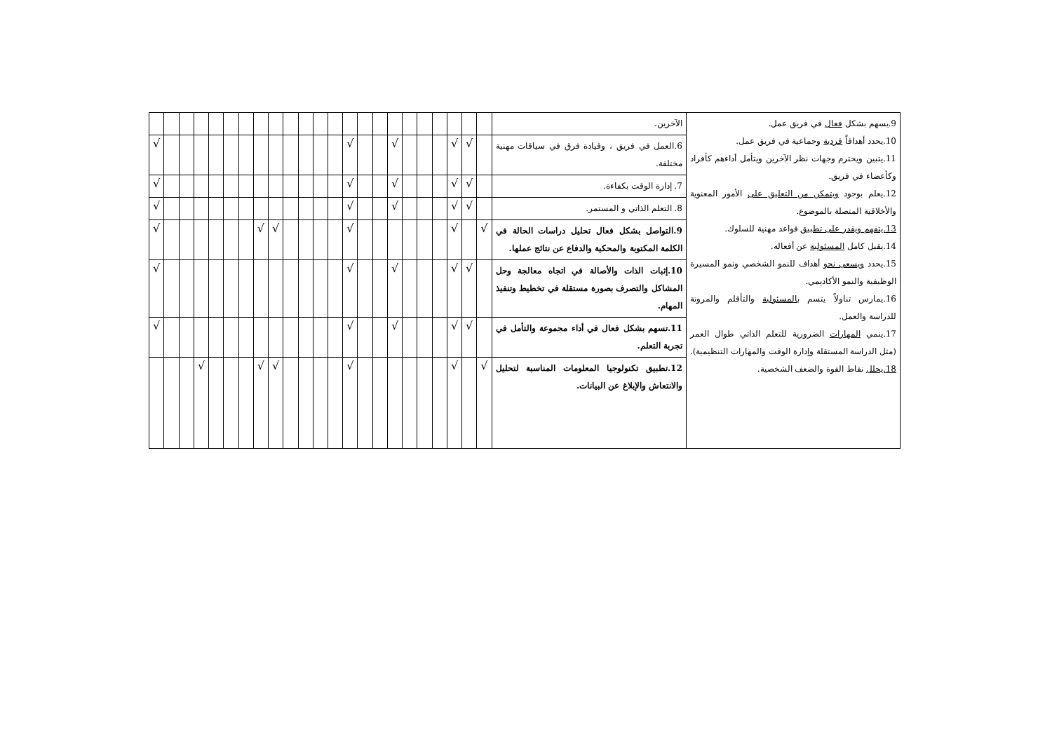| 9.يسهم بشكل فعال في فريق عمل. 10.يحدد أهدافاً فردية وجماعية في فريق عمل. 11.يتبين ويحترم وجهات نظر الآخرين ويتأمل أداءهم كأفراد وكأعضاء في فريق. 12.يعلم بوجود ويتمكن من التعليق على الأمور المعنوية والأخلاقية المتصلة بالموضوع. 13.يتفهم ويقدر على تطبيق قواعد مهنية للسلوك. 14.يقبل كامل المسئولية عن أفعاله. 15.يحدد ويسعى نحو أهداف للنمو الشخصي ونمو المسيرة الوظيفية والنمو الأكاديمي. 16.يمارس تناولاً يتسم بالمسئولية والتأقلم والمرونة للدراسة والعمل. 17.ينمي المهارات الضرورية للتعلم الذاتي طوال العمر (مثل الدراسة المستقلة وإدارة الوقت والمهارات التنظيمية). 18.يحلل نقاط القوة والضعف الشخصية. | الآخرين. | | | | | | | | | | | | | | | | | | | | | | | |
| | 6.العمل في فريق ، وقيادة فرق في سياقات مهنية مختلفة. | | √ | √ | | | | √ | | | √ | | | | | | | | | | | | | √ |
| | 7. إدارة الوقت بكفاءة. | | √ | √ | | | | √ | | | √ | | | | | | | | | | | | | √ |
| | 8. التعلم الذاتي و المستمر. | | √ | √ | | | | √ | | | √ | | | | | | | | | | | | | √ |
| | 9.التواصل بشكل فعال تحليل دراسات الحالة في الكلمة المكتوبة والمحكية والدفاع عن نتائج عملها. | √ | | √ | | | | | | | √ | | | | | √ | √ | | | | | | | √ |
| | 10.إثبات الذات والأصالة في اتجاه معالجة وحل المشاكل والتصرف بصورة مستقلة في تخطيط وتنفيذ المهام. | | √ | √ | | | | √ | | | √ | | | | | | | | | | | | | √ |
| | 11.تسهم بشكل فعال في أداء مجموعة والتأمل في تجربة التعلم. | | √ | √ | | | | √ | | | √ | | | | | | | | | | | | | √ |
| | 12.تطبيق تكنولوجيا المعلومات المناسبة لتحليل والانتعاش والإبلاغ عن البيانات. | √ | | √ | | | | | | | √ | | | | | √ | √ | | | | √ | | | |